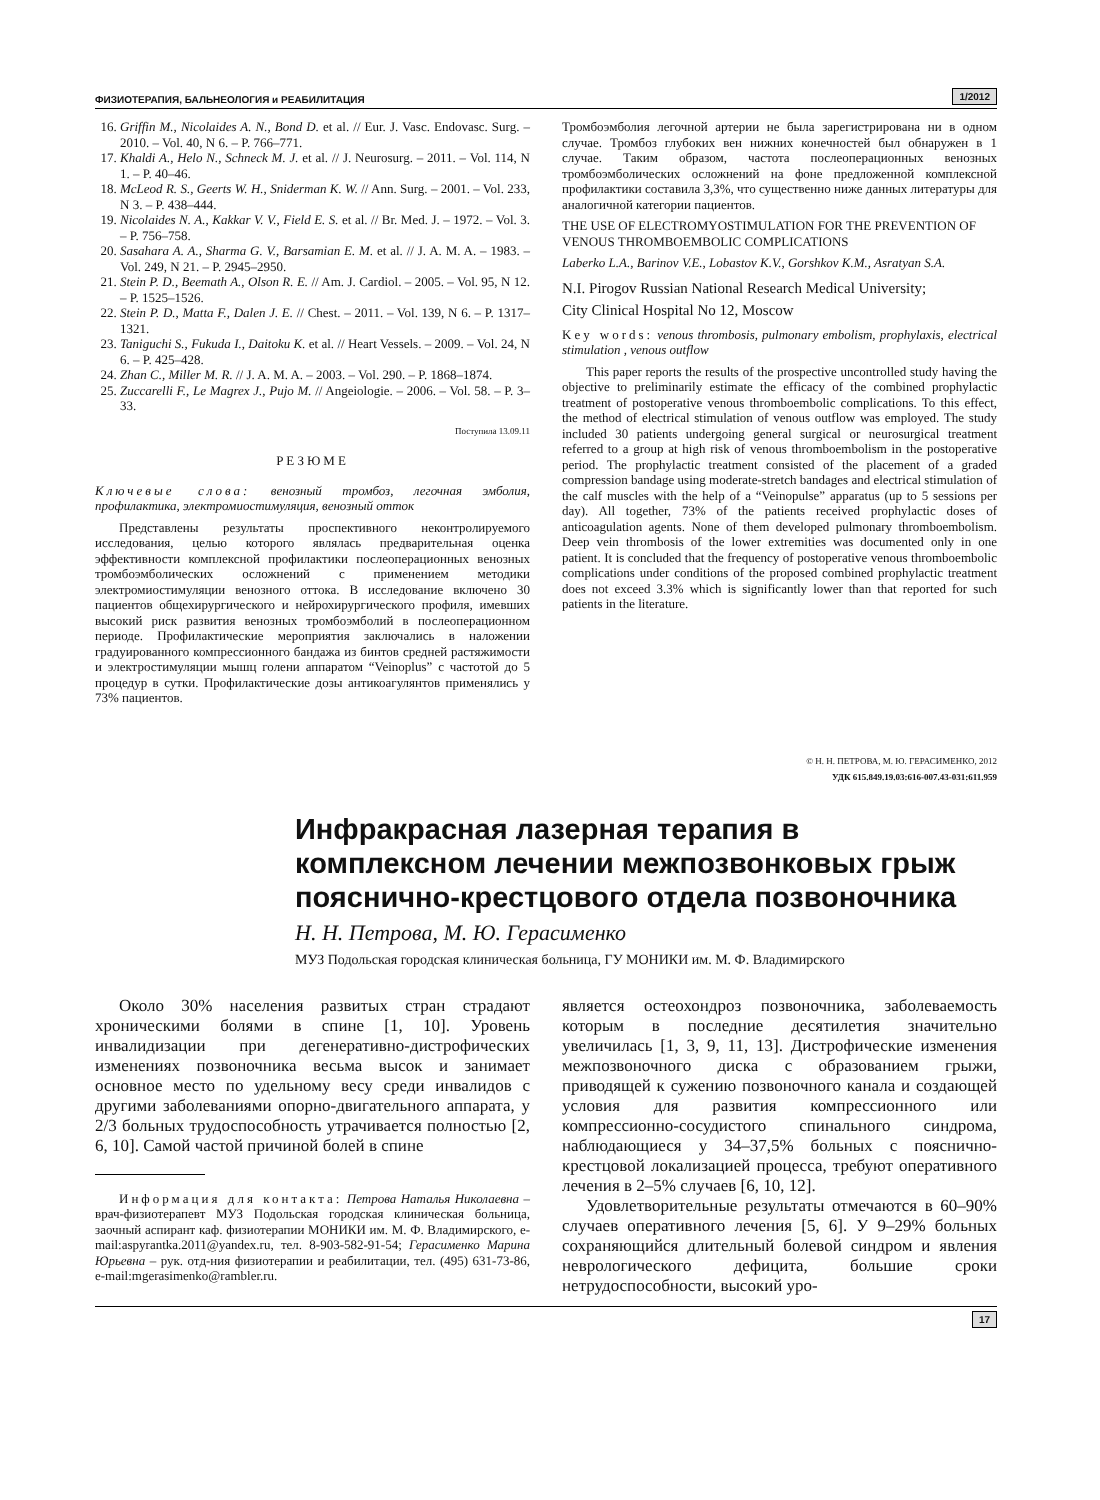ФИЗИОТЕРАПИЯ, БАЛЬНЕОЛОГИЯ и РЕАБИЛИТАЦИЯ 1/2012
16. Griffin M., Nicolaides A. N., Bond D. et al. // Eur. J. Vasc. Endovasc. Surg. – 2010. – Vol. 40, N 6. – P. 766–771.
17. Khaldi A., Helo N., Schneck M. J. et al. // J. Neurosurg. – 2011. – Vol. 114, N 1. – P. 40–46.
18. McLeod R. S., Geerts W. H., Sniderman K. W. // Ann. Surg. – 2001. – Vol. 233, N 3. – P. 438–444.
19. Nicolaides N. A., Kakkar V. V., Field E. S. et al. // Br. Med. J. – 1972. – Vol. 3. – P. 756–758.
20. Sasahara A. A., Sharma G. V., Barsamian E. M. et al. // J. A. M. A. – 1983. – Vol. 249, N 21. – P. 2945–2950.
21. Stein P. D., Beemath A., Olson R. E. // Am. J. Cardiol. – 2005. – Vol. 95, N 12. – P. 1525–1526.
22. Stein P. D., Matta F., Dalen J. E. // Chest. – 2011. – Vol. 139, N 6. – P. 1317–1321.
23. Taniguchi S., Fukuda I., Daitoku K. et al. // Heart Vessels. – 2009. – Vol. 24, N 6. – P. 425–428.
24. Zhan C., Miller M. R. // J. A. M. A. – 2003. – Vol. 290. – P. 1868–1874.
25. Zuccarelli F., Le Magrex J., Pujo M. // Angeiologie. – 2006. – Vol. 58. – P. 3–33.
Поступила 13.09.11
РЕЗЮМЕ
Ключевые слова: венозный тромбоз, легочная эмболия, профилактика, электромиостимуляция, венозный отток
Представлены результаты проспективного неконтролируемого исследования, целью которого являлась предварительная оценка эффективности комплексной профилактики послеоперационных венозных тромбоэмболических осложнений с применением методики электромиостимуляции венозного оттока. В исследование включено 30 пациентов общехирургического и нейрохирургического профиля, имевших высокий риск развития венозных тромбоэмболий в послеоперационном периоде. Профилактические мероприятия заключались в наложении градуированного компрессионного бандажа из бинтов средней растяжимости и электростимуляции мышц голени аппаратом “Veinoplus” с частотой до 5 процедур в сутки. Профилактические дозы антикоагулянтов применялись у 73% пациентов.
Тромбоэмболия легочной артерии не была зарегистрирована ни в одном случае. Тромбоз глубоких вен нижних конечностей был обнаружен в 1 случае. Таким образом, частота послеоперационных венозных тромбоэмболических осложнений на фоне предложенной комплексной профилактики составила 3,3%, что существенно ниже данных литературы для аналогичной категории пациентов.
THE USE OF ELECTROMYOSTIMULATION FOR THE PREVENTION OF VENOUS THROMBOEMBOLIC COMPLICATIONS
Laberko L.A., Barinov V.E., Lobastov K.V., Gorshkov K.M., Asratyan S.A.
N.I. Pirogov Russian National Research Medical University;
City Clinical Hospital No 12, Moscow
Key words: venous thrombosis, pulmonary embolism, prophylaxis, electrical stimulation , venous outflow
This paper reports the results of the prospective uncontrolled study having the objective to preliminarily estimate the efficacy of the combined prophylactic treatment of postoperative venous thromboembolic complications. To this effect, the method of electrical stimulation of venous outflow was employed. The study included 30 patients undergoing general surgical or neurosurgical treatment referred to a group at high risk of venous thromboembolism in the postoperative period. The prophylactic treatment consisted of the placement of a graded compression bandage using moderate-stretch bandages and electrical stimulation of the calf muscles with the help of a “Veinopulse” apparatus (up to 5 sessions per day). All together, 73% of the patients received prophylactic doses of anticoagulation agents. None of them developed pulmonary thromboembolism. Deep vein thrombosis of the lower extremities was documented only in one patient. It is concluded that the frequency of postoperative venous thromboembolic complications under conditions of the proposed combined prophylactic treatment does not exceed 3.3% which is significantly lower than that reported for such patients in the literature.
© Н. Н. ПЕТРОВА, М. Ю. ГЕРАСИМЕНКО, 2012
УДК 615.849.19.03:616-007.43-031:611.959
Инфракрасная лазерная терапия в комплексном лечении межпозвонковых грыж пояснично-крестцового отдела позвоночника
Н. Н. Петрова, М. Ю. Герасименко
МУЗ Подольская городская клиническая больница, ГУ МОНИКИ им. М. Ф. Владимирского
Около 30% населения развитых стран страдают хроническими болями в спине [1, 10]. Уровень инвалидизации при дегенеративно-дистрофических изменениях позвоночника весьма высок и занимает основное место по удельному весу среди инвалидов с другими заболеваниями опорно-двигательного аппарата, у 2/3 больных трудоспособность утрачивается полностью [2, 6, 10]. Самой частой причиной болей в спине
Информация для контакта: Петрова Наталья Николаевна – врач-физиотерапевт МУЗ Подольская городская клиническая больница, заочный аспирант каф. физиотерапии МОНИКИ им. М. Ф. Владимирского, e-mail:aspyrantka.2011@yandex.ru, тел. 8-903-582-91-54; Герасименко Марина Юрьевна – рук. отд-ния физиотерапии и реабилитации, тел. (495) 631-73-86, e-mail:mgerasimenko@rambler.ru.
является остеохондроз позвоночника, заболеваемость которым в последние десятилетия значительно увеличилась [1, 3, 9, 11, 13]. Дистрофические изменения межпозвоночного диска с образованием грыжи, приводящей к сужению позвоночного канала и создающей условия для развития компрессионного или компрессионно-сосудистого спинального синдрома, наблюдающиеся у 34–37,5% больных с пояснично-крестцовой локализацией процесса, требуют оперативного лечения в 2–5% случаев [6, 10, 12].
Удовлетворительные результаты отмечаются в 60–90% случаев оперативного лечения [5, 6]. У 9–29% больных сохраняющийся длительный болевой синдром и явления неврологического дефицита, большие сроки нетрудоспособности, высокий уро-
17